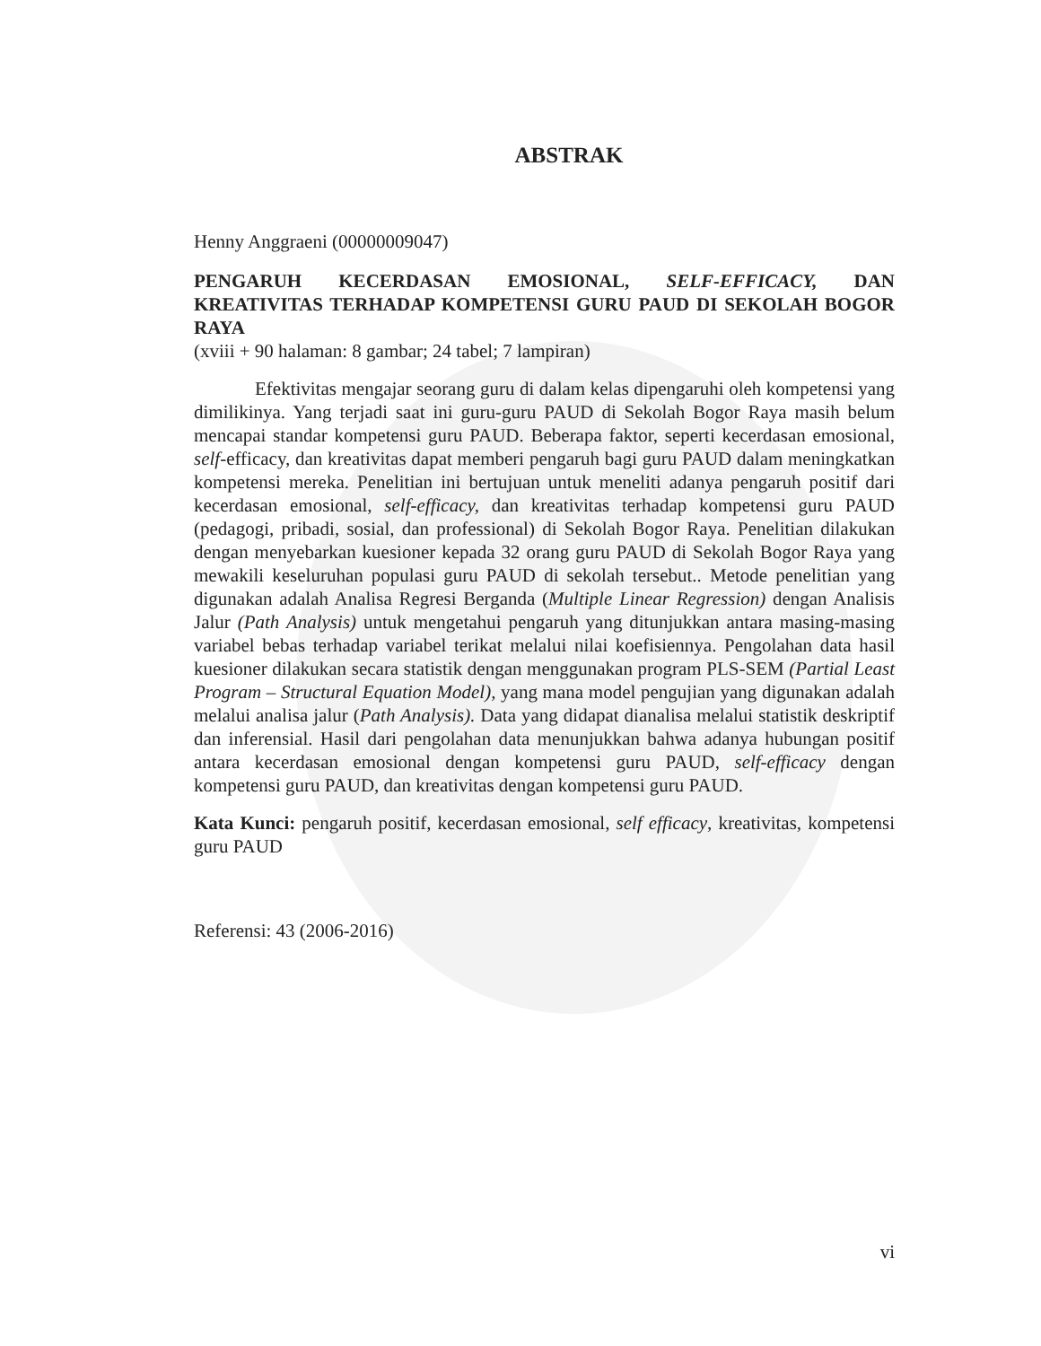ABSTRAK
Henny Anggraeni (00000009047)
PENGARUH KECERDASAN EMOSIONAL, SELF-EFFICACY, DAN KREATIVITAS TERHADAP KOMPETENSI GURU PAUD DI SEKOLAH BOGOR RAYA
(xviii + 90 halaman: 8 gambar; 24 tabel; 7 lampiran)
Efektivitas mengajar seorang guru di dalam kelas dipengaruhi oleh kompetensi yang dimilikinya. Yang terjadi saat ini guru-guru PAUD di Sekolah Bogor Raya masih belum mencapai standar kompetensi guru PAUD. Beberapa faktor, seperti kecerdasan emosional, self-efficacy, dan kreativitas dapat memberi pengaruh bagi guru PAUD dalam meningkatkan kompetensi mereka. Penelitian ini bertujuan untuk meneliti adanya pengaruh positif dari kecerdasan emosional, self-efficacy, dan kreativitas terhadap kompetensi guru PAUD (pedagogi, pribadi, sosial, dan professional) di Sekolah Bogor Raya. Penelitian dilakukan dengan menyebarkan kuesioner kepada 32 orang guru PAUD di Sekolah Bogor Raya yang mewakili keseluruhan populasi guru PAUD di sekolah tersebut.. Metode penelitian yang digunakan adalah Analisa Regresi Berganda (Multiple Linear Regression) dengan Analisis Jalur (Path Analysis) untuk mengetahui pengaruh yang ditunjukkan antara masing-masing variabel bebas terhadap variabel terikat melalui nilai koefisiennya. Pengolahan data hasil kuesioner dilakukan secara statistik dengan menggunakan program PLS-SEM (Partial Least Program – Structural Equation Model), yang mana model pengujian yang digunakan adalah melalui analisa jalur (Path Analysis). Data yang didapat dianalisa melalui statistik deskriptif dan inferensial. Hasil dari pengolahan data menunjukkan bahwa adanya hubungan positif antara kecerdasan emosional dengan kompetensi guru PAUD, self-efficacy dengan kompetensi guru PAUD, dan kreativitas dengan kompetensi guru PAUD.
Kata Kunci: pengaruh positif, kecerdasan emosional, self efficacy, kreativitas, kompetensi guru PAUD
Referensi: 43 (2006-2016)
vi